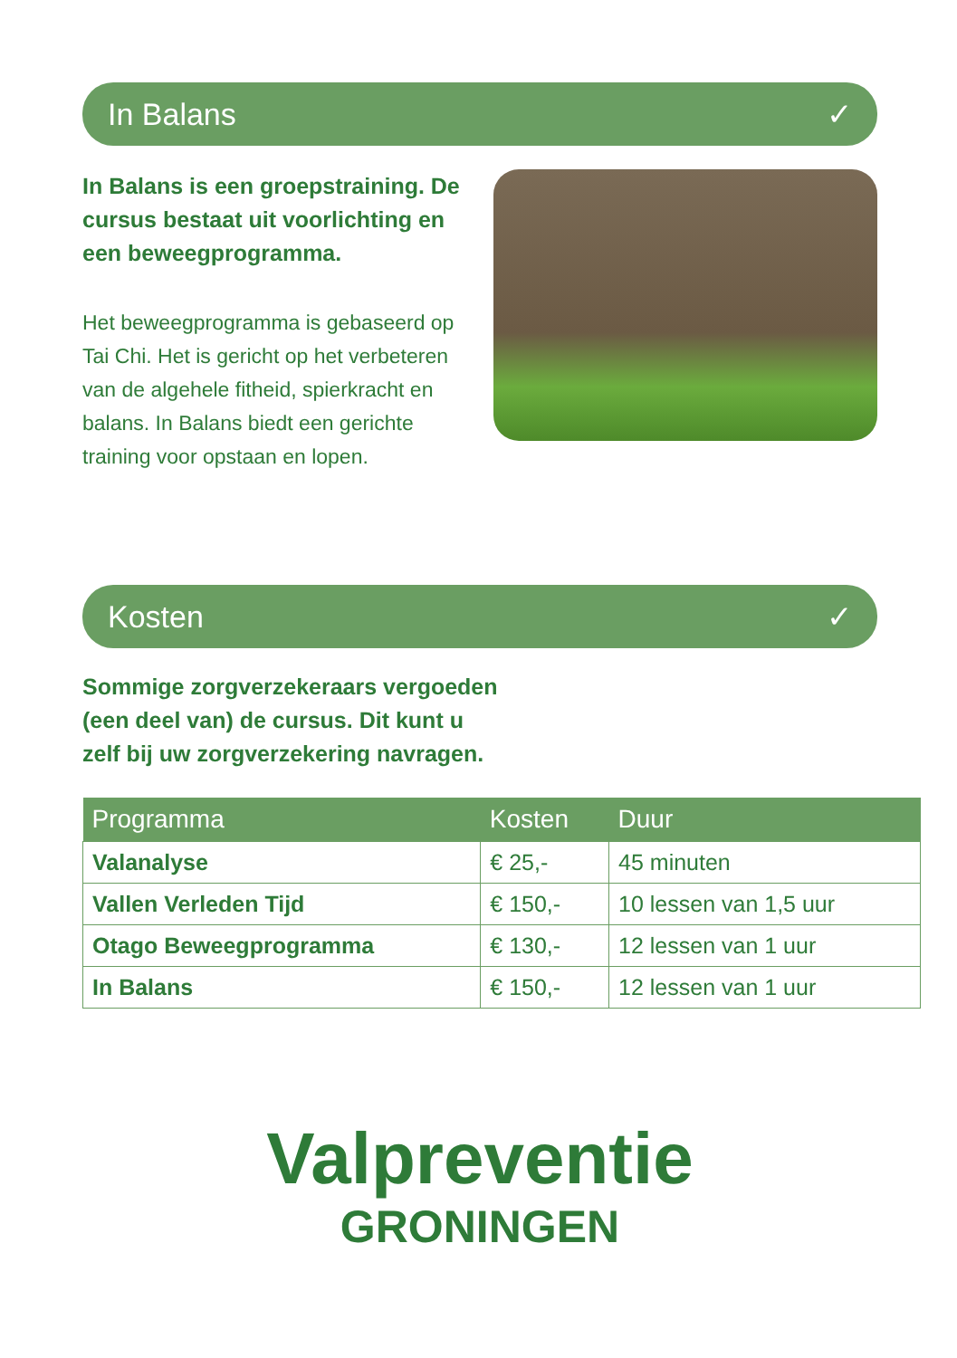In Balans ✓
In Balans is een groepstraining. De cursus bestaat uit voorlichting en een beweegprogramma.
Het beweegprogramma is gebaseerd op Tai Chi. Het is gericht op het verbeteren van de algehele fitheid, spierkracht en balans. In Balans biedt een gerichte training voor opstaan en lopen.
Kosten ✓
Sommige zorgverzekeraars vergoeden (een deel van) de cursus. Dit kunt u zelf bij uw zorgverzekering navragen.
| Programma | Kosten | Duur |
| --- | --- | --- |
| Valanalyse | € 25,- | 45 minuten |
| Vallen Verleden Tijd | € 150,- | 10 lessen van 1,5 uur |
| Otago Beweegprogramma | € 130,- | 12 lessen van 1 uur |
| In Balans | € 150,- | 12 lessen van 1 uur |
Valpreventie
GRONINGEN